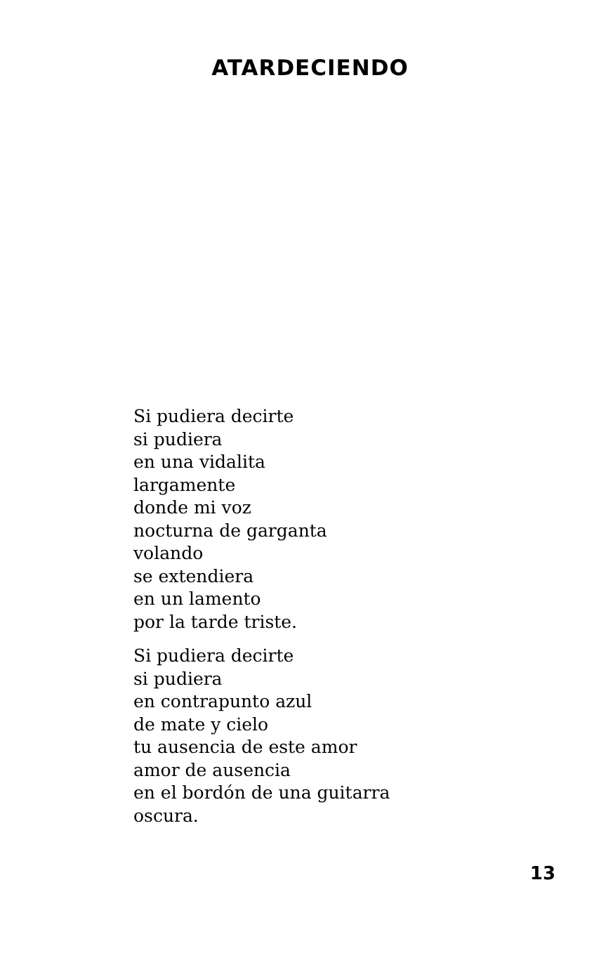ATARDECIENDO
Si pudiera decirte
si pudiera
en una vidalita
largamente
donde mi voz
nocturna de garganta
volando
se extendiera
en un lamento
por la tarde triste.
Si pudiera decirte
si pudiera
en contrapunto azul
de mate y cielo
tu ausencia de este amor
amor de ausencia
en el bordón de una guitarra
oscura.
13